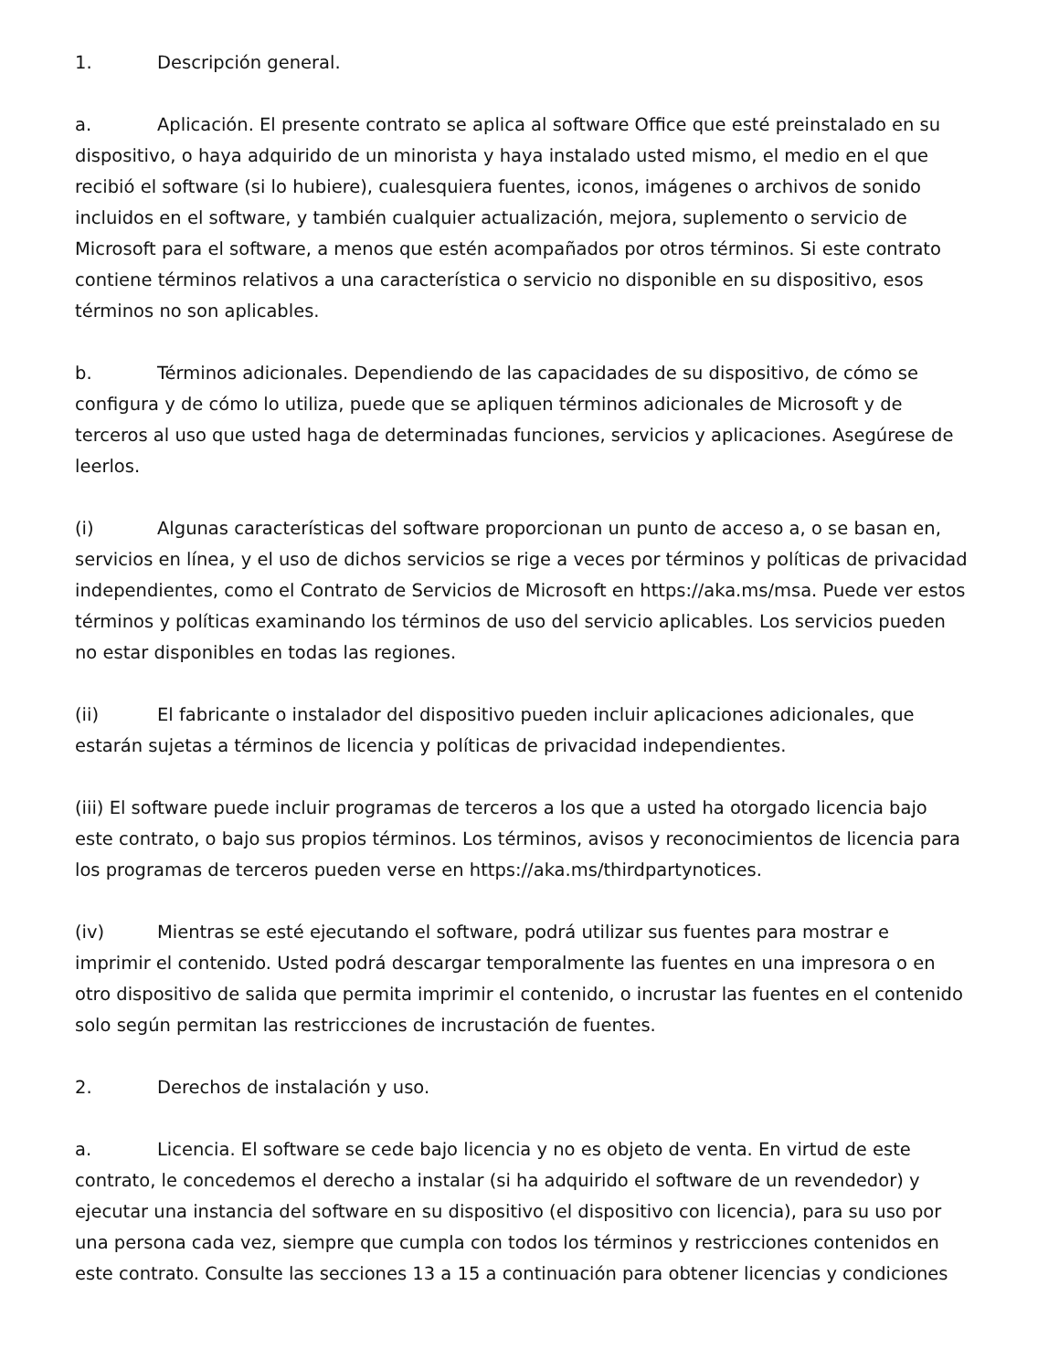1. Descripción general.
a. Aplicación. El presente contrato se aplica al software Office que esté preinstalado en su dispositivo, o haya adquirido de un minorista y haya instalado usted mismo, el medio en el que recibió el software (si lo hubiere), cualesquiera fuentes, iconos, imágenes o archivos de sonido incluidos en el software, y también cualquier actualización, mejora, suplemento o servicio de Microsoft para el software, a menos que estén acompañados por otros términos. Si este contrato contiene términos relativos a una característica o servicio no disponible en su dispositivo, esos términos no son aplicables.
b. Términos adicionales. Dependiendo de las capacidades de su dispositivo, de cómo se configura y de cómo lo utiliza, puede que se apliquen términos adicionales de Microsoft y de terceros al uso que usted haga de determinadas funciones, servicios y aplicaciones. Asegúrese de leerlos.
(i) Algunas características del software proporcionan un punto de acceso a, o se basan en, servicios en línea, y el uso de dichos servicios se rige a veces por términos y políticas de privacidad independientes, como el Contrato de Servicios de Microsoft en https://aka.ms/msa. Puede ver estos términos y políticas examinando los términos de uso del servicio aplicables. Los servicios pueden no estar disponibles en todas las regiones.
(ii) El fabricante o instalador del dispositivo pueden incluir aplicaciones adicionales, que estarán sujetas a términos de licencia y políticas de privacidad independientes.
(iii) El software puede incluir programas de terceros a los que a usted ha otorgado licencia bajo este contrato, o bajo sus propios términos. Los términos, avisos y reconocimientos de licencia para los programas de terceros pueden verse en https://aka.ms/thirdpartynotices.
(iv) Mientras se esté ejecutando el software, podrá utilizar sus fuentes para mostrar e imprimir el contenido. Usted podrá descargar temporalmente las fuentes en una impresora o en otro dispositivo de salida que permita imprimir el contenido, o incrustar las fuentes en el contenido solo según permitan las restricciones de incrustación de fuentes.
2. Derechos de instalación y uso.
a. Licencia. El software se cede bajo licencia y no es objeto de venta. En virtud de este contrato, le concedemos el derecho a instalar (si ha adquirido el software de un revendedor) y ejecutar una instancia del software en su dispositivo (el dispositivo con licencia), para su uso por una persona cada vez, siempre que cumpla con todos los términos y restricciones contenidos en este contrato. Consulte las secciones 13 a 15 a continuación para obtener licencias y condiciones